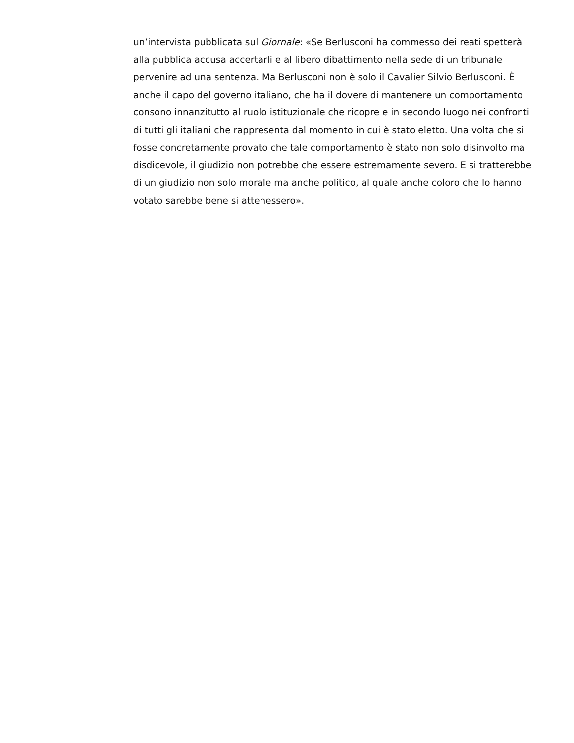un’intervista pubblicata sul Giornale: «Se Berlusconi ha commesso dei reati spetterà alla pubblica accusa accertarli e al libero dibattimento nella sede di un tribunale pervenire ad una sentenza. Ma Berlusconi non è solo il Cavalier Silvio Berlusconi. È anche il capo del governo italiano, che ha il dovere di mantenere un comportamento consono innanzitutto al ruolo istituzionale che ricopre e in secondo luogo nei confronti di tutti gli italiani che rappresenta dal momento in cui è stato eletto. Una volta che si fosse concretamente provato che tale comportamento è stato non solo disinvolto ma disdicevole, il giudizio non potrebbe che essere estremamente severo. E si tratterebbe di un giudizio non solo morale ma anche politico, al quale anche coloro che lo hanno votato sarebbe bene si attenessero».